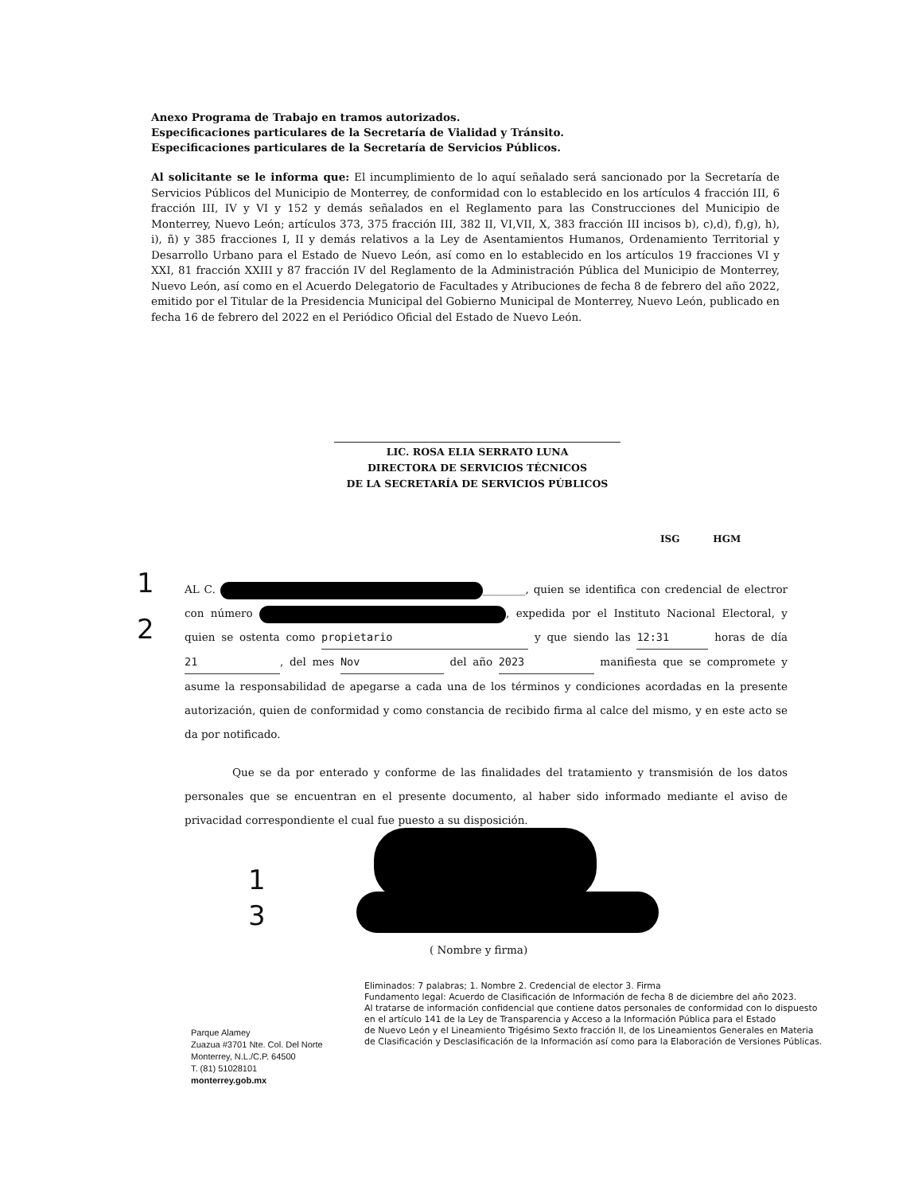Anexo Programa de Trabajo en tramos autorizados.
Especificaciones particulares de la Secretaría de Vialidad y Tránsito.
Especificaciones particulares de la Secretaría de Servicios Públicos.
Al solicitante se le informa que: El incumplimiento de lo aquí señalado será sancionado por la Secretaría de Servicios Públicos del Municipio de Monterrey, de conformidad con lo establecido en los artículos 4 fracción III, 6 fracción III, IV y VI y 152 y demás señalados en el Reglamento para las Construcciones del Municipio de Monterrey, Nuevo León; artículos 373, 375 fracción III, 382 II, VI,VII, X, 383 fracción III incisos b), c),d), f),g), h), i), ñ) y 385 fracciones I, II y demás relativos a la Ley de Asentamientos Humanos, Ordenamiento Territorial y Desarrollo Urbano para el Estado de Nuevo León, así como en lo establecido en los artículos 19 fracciones VI y XXI, 81 fracción XXIII y 87 fracción IV del Reglamento de la Administración Pública del Municipio de Monterrey, Nuevo León, así como en el Acuerdo Delegatorio de Facultades y Atribuciones de fecha 8 de febrero del año 2022, emitido por el Titular de la Presidencia Municipal del Gobierno Municipal de Monterrey, Nuevo León, publicado en fecha 16 de febrero del 2022 en el Periódico Oficial del Estado de Nuevo León.
LIC. ROSA ELIA SERRATO LUNA
DIRECTORA DE SERVICIOS TÉCNICOS
DE LA SECRETARÍA DE SERVICIOS PÚBLICOS
ISG HGM
1
2
AL C. ________, quien se identifica con credencial de electror con número , expedida por el Instituto Nacional Electoral, y quien se ostenta como propietario y que siendo las 12:31 horas de día 21, del mes Nov del año 2023 manifiesta que se compromete y asume la responsabilidad de apegarse a cada una de los términos y condiciones acordadas en la presente autorización, quien de conformidad y como constancia de recibido firma al calce del mismo, y en este acto se da por notificado.
Que se da por enterado y conforme de las finalidades del tratamiento y transmisión de los datos personales que se encuentran en el presente documento, al haber sido informado mediante el aviso de privacidad correspondiente el cual fue puesto a su disposición.
1
3
( Nombre y firma)
Eliminados: 7 palabras; 1. Nombre 2. Credencial de elector 3. Firma
Fundamento legal: Acuerdo de Clasificación de Información de fecha 8 de diciembre del año 2023.
Al tratarse de información confidencial que contiene datos personales de conformidad con lo dispuesto
en el artículo 141 de la Ley de Transparencia y Acceso a la Información Pública para el Estado
de Nuevo León y el Lineamiento Trigésimo Sexto fracción II, de los Lineamientos Generales en Materia
de Clasificación y Desclasificación de la Información así como para la Elaboración de Versiones Públicas.
Parque Alamey
Zuazua #3701 Nte. Col. Del Norte
Monterrey, N.L./C.P. 64500
T. (81) 51028101
monterrey.gob.mx